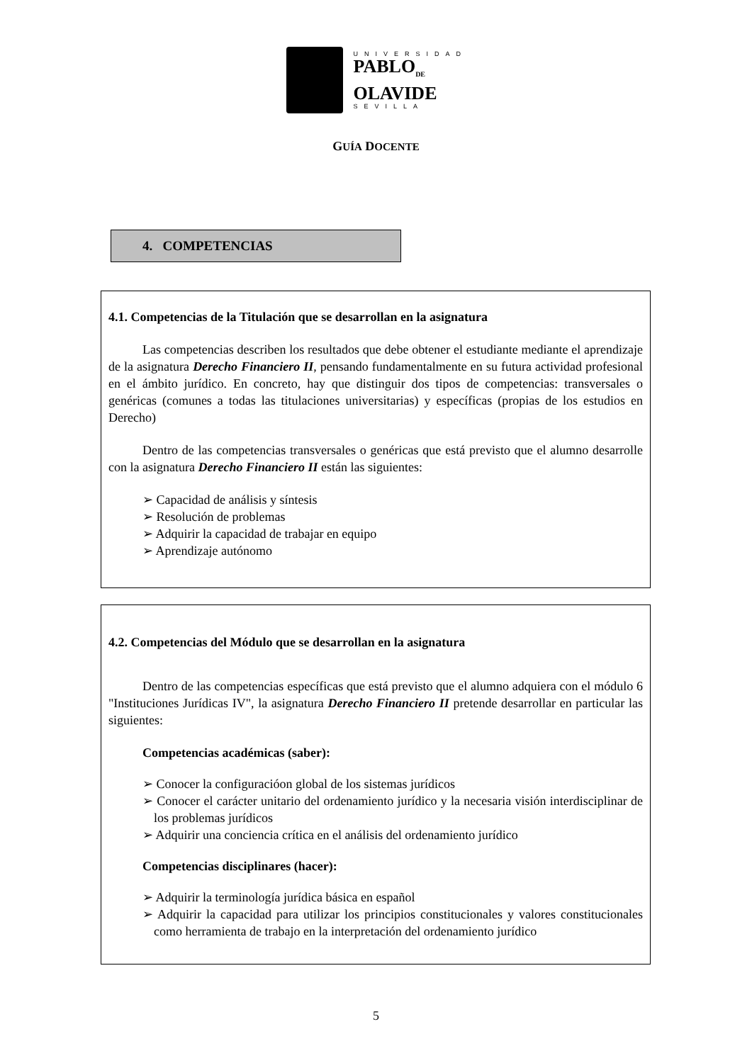UNIVERSIDAD
PABLO<sub>DE</sub>
OLAVIDE
SEVILLA
GUÍA DOCENTE
4. COMPETENCIAS
4.1. Competencias de la Titulación que se desarrollan en la asignatura
Las competencias describen los resultados que debe obtener el estudiante mediante el aprendizaje de la asignatura Derecho Financiero II, pensando fundamentalmente en su futura actividad profesional en el ámbito jurídico. En concreto, hay que distinguir dos tipos de competencias: transversales o genéricas (comunes a todas las titulaciones universitarias) y específicas (propias de los estudios en Derecho)
Dentro de las competencias transversales o genéricas que está previsto que el alumno desarrolle con la asignatura Derecho Financiero II están las siguientes:
➢ Capacidad de análisis y síntesis
➢ Resolución de problemas
➢ Adquirir la capacidad de trabajar en equipo
➢ Aprendizaje autónomo
4.2. Competencias del Módulo que se desarrollan en la asignatura
Dentro de las competencias específicas que está previsto que el alumno adquiera con el módulo 6 "Instituciones Jurídicas IV", la asignatura Derecho Financiero II pretende desarrollar en particular las siguientes:
Competencias académicas (saber):
➢ Conocer la configuracióon global de los sistemas jurídicos
➢ Conocer el carácter unitario del ordenamiento jurídico y la necesaria visión interdisciplinar de los problemas jurídicos
➢ Adquirir una conciencia crítica en el análisis del ordenamiento jurídico
Competencias disciplinares (hacer):
➢ Adquirir la terminología jurídica básica en español
➢ Adquirir la capacidad para utilizar los principios constitucionales y valores constitucionales como herramienta de trabajo en la interpretación del ordenamiento jurídico
5